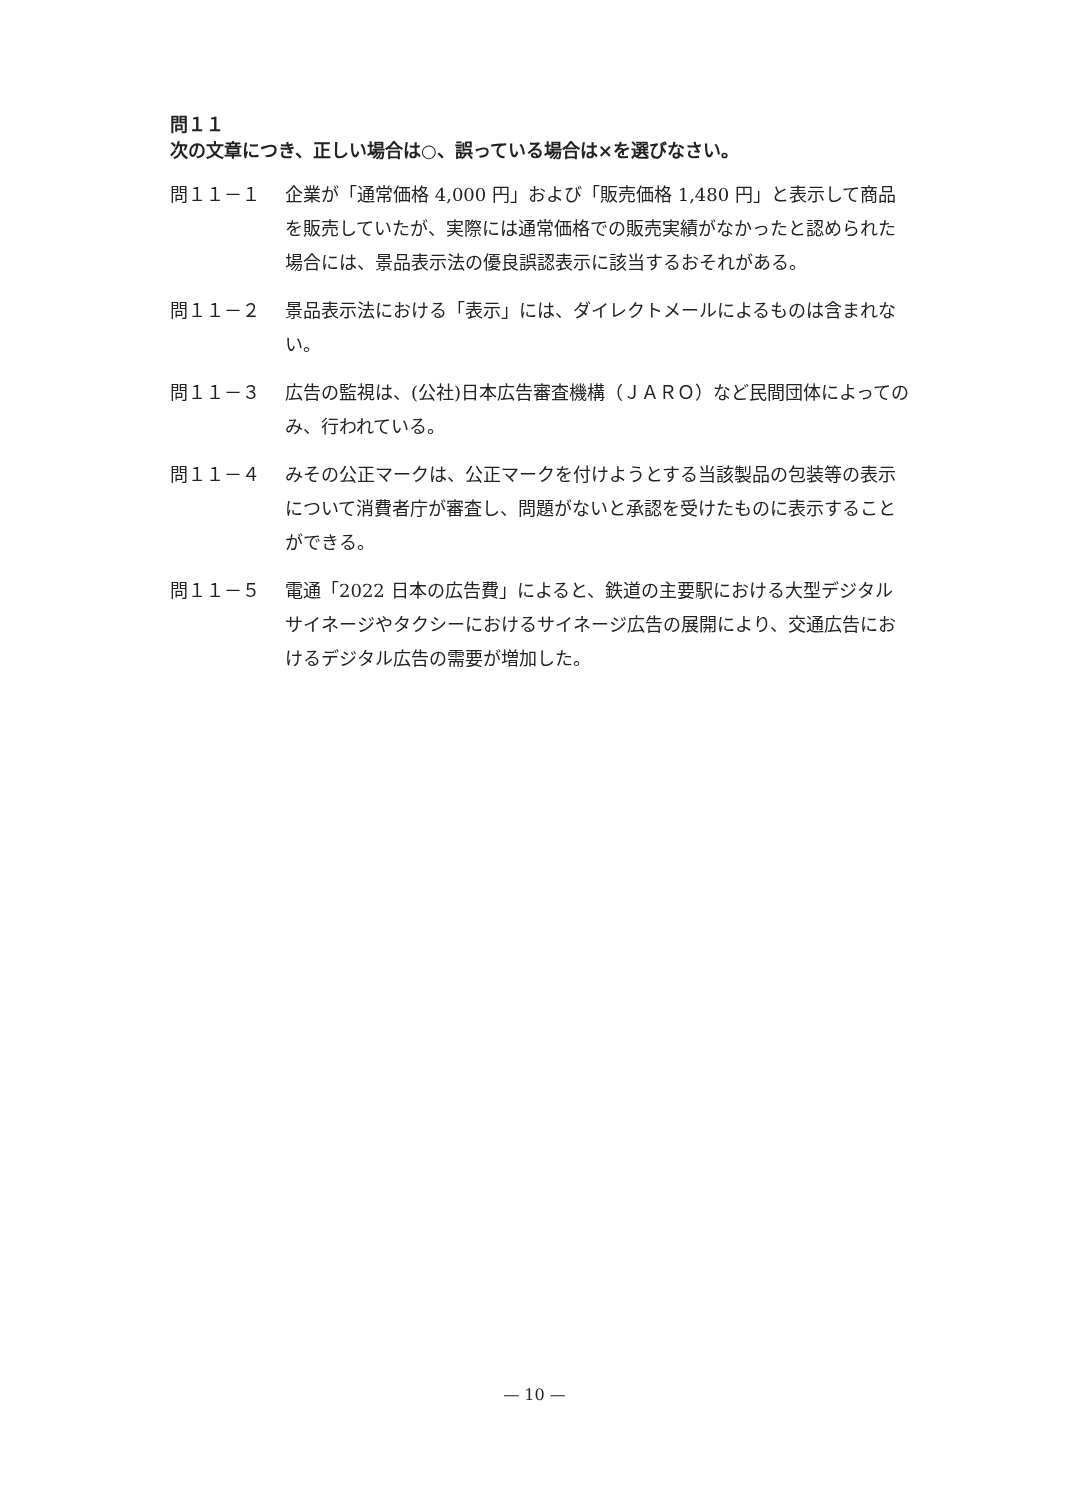問１１
次の文章につき、正しい場合は○、誤っている場合は×を選びなさい。
問１１－１ 企業が「通常価格 4,000 円」および「販売価格 1,480 円」と表示して商品を販売していたが、実際には通常価格での販売実績がなかったと認められた場合には、景品表示法の優良誤認表示に該当するおそれがある。
問１１－２ 景品表示法における「表示」には、ダイレクトメールによるものは含まれない。
問１１－３ 広告の監視は、(公社)日本広告審査機構（ＪＡＲＯ）など民間団体によってのみ、行われている。
問１１－４ みその公正マークは、公正マークを付けようとする当該製品の包装等の表示について消費者庁が審査し、問題がないと承認を受けたものに表示することができる。
問１１－５ 電通「2022 日本の広告費」によると、鉄道の主要駅における大型デジタルサイネージやタクシーにおけるサイネージ広告の展開により、交通広告におけるデジタル広告の需要が増加した。
— 10 —